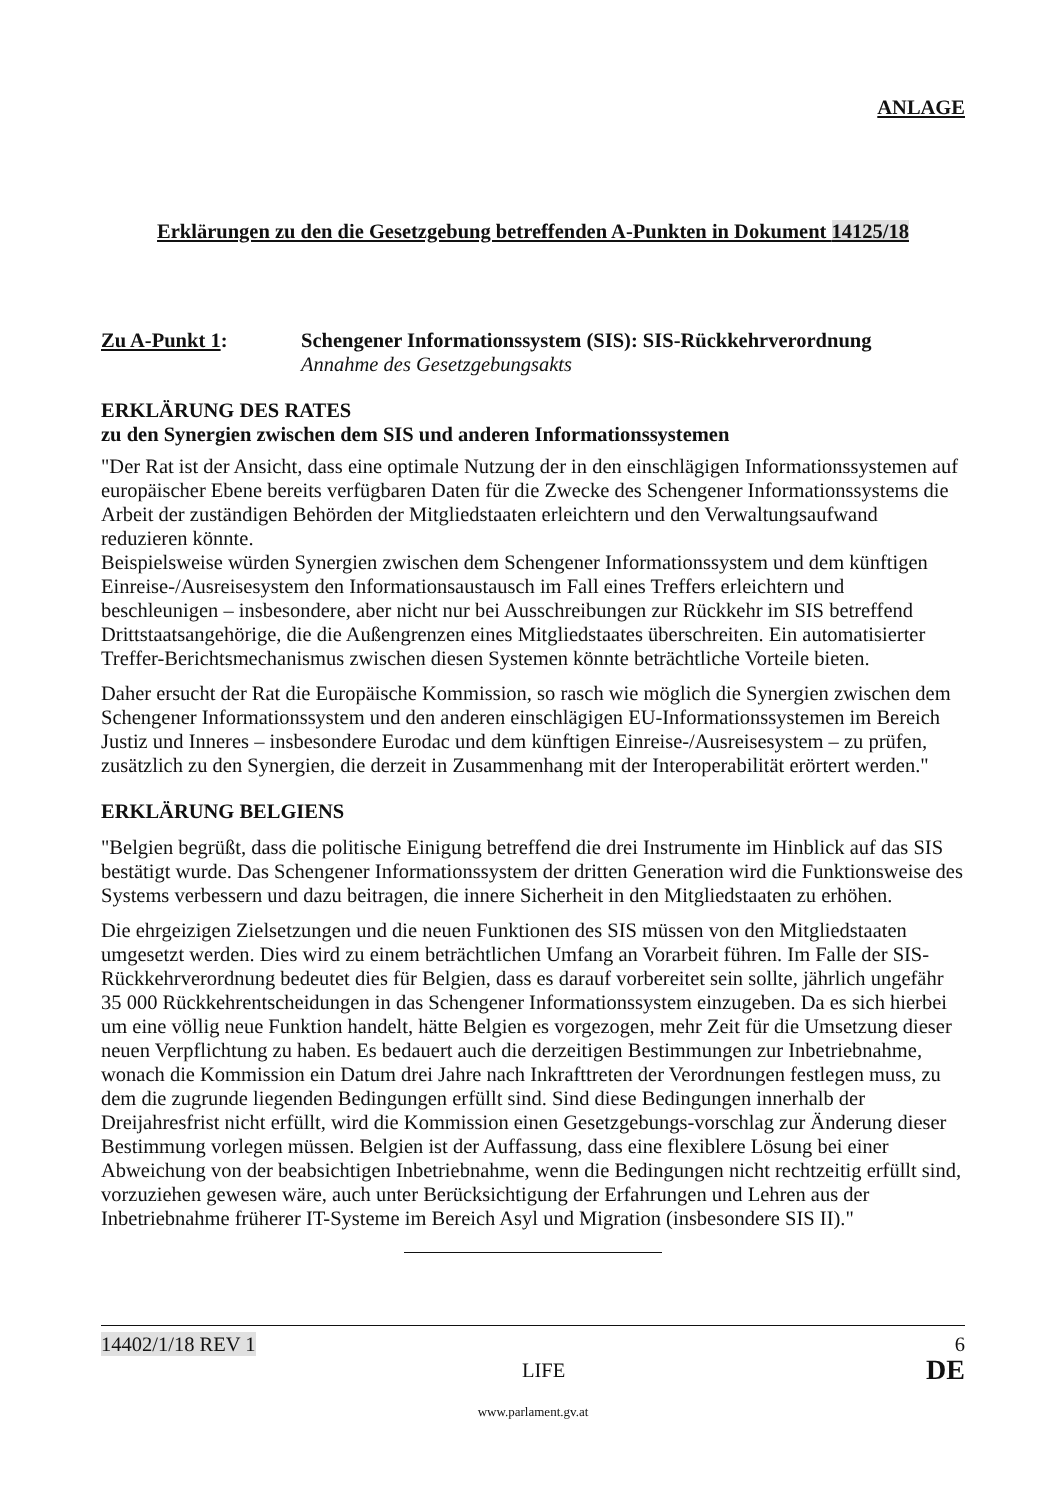ANLAGE
Erklärungen zu den die Gesetzgebung betreffenden A-Punkten in Dokument 14125/18
Zu A-Punkt 1: Schengener Informationssystem (SIS): SIS-Rückkehrverordnung
Annahme des Gesetzgebungsakts
ERKLÄRUNG DES RATES
zu den Synergien zwischen dem SIS und anderen Informationssystemen
"Der Rat ist der Ansicht, dass eine optimale Nutzung der in den einschlägigen Informationssystemen auf europäischer Ebene bereits verfügbaren Daten für die Zwecke des Schengener Informationssystems die Arbeit der zuständigen Behörden der Mitgliedstaaten erleichtern und den Verwaltungsaufwand reduzieren könnte.
Beispielsweise würden Synergien zwischen dem Schengener Informationssystem und dem künftigen Einreise-/Ausreisesystem den Informationsaustausch im Fall eines Treffers erleichtern und beschleunigen – insbesondere, aber nicht nur bei Ausschreibungen zur Rückkehr im SIS betreffend Drittstaatsangehörige, die die Außengrenzen eines Mitgliedstaates überschreiten. Ein automatisierter Treffer-Berichtsmechanismus zwischen diesen Systemen könnte beträchtliche Vorteile bieten.
Daher ersucht der Rat die Europäische Kommission, so rasch wie möglich die Synergien zwischen dem Schengener Informationssystem und den anderen einschlägigen EU-Informationssystemen im Bereich Justiz und Inneres – insbesondere Eurodac und dem künftigen Einreise-/Ausreisesystem – zu prüfen, zusätzlich zu den Synergien, die derzeit in Zusammenhang mit der Interoperabilität erörtert werden."
ERKLÄRUNG BELGIENS
"Belgien begrüßt, dass die politische Einigung betreffend die drei Instrumente im Hinblick auf das SIS bestätigt wurde. Das Schengener Informationssystem der dritten Generation wird die Funktionsweise des Systems verbessern und dazu beitragen, die innere Sicherheit in den Mitgliedstaaten zu erhöhen.
Die ehrgeizigen Zielsetzungen und die neuen Funktionen des SIS müssen von den Mitgliedstaaten umgesetzt werden. Dies wird zu einem beträchtlichen Umfang an Vorarbeit führen. Im Falle der SIS-Rückkehrverordnung bedeutet dies für Belgien, dass es darauf vorbereitet sein sollte, jährlich ungefähr 35 000 Rückkehrentscheidungen in das Schengener Informationssystem einzugeben. Da es sich hierbei um eine völlig neue Funktion handelt, hätte Belgien es vorgezogen, mehr Zeit für die Umsetzung dieser neuen Verpflichtung zu haben. Es bedauert auch die derzeitigen Bestimmungen zur Inbetriebnahme, wonach die Kommission ein Datum drei Jahre nach Inkrafttreten der Verordnungen festlegen muss, zu dem die zugrunde liegenden Bedingungen erfüllt sind. Sind diese Bedingungen innerhalb der Dreijahresfrist nicht erfüllt, wird die Kommission einen Gesetzgebungs-vorschlag zur Änderung dieser Bestimmung vorlegen müssen. Belgien ist der Auffassung, dass eine flexiblere Lösung bei einer Abweichung von der beabsichtigen Inbetriebnahme, wenn die Bedingungen nicht rechtzeitig erfüllt sind, vorzuziehen gewesen wäre, auch unter Berücksichtigung der Erfahrungen und Lehren aus der Inbetriebnahme früherer IT-Systeme im Bereich Asyl und Migration (insbesondere SIS II)."
14402/1/18 REV 1 6
LIFE DE
www.parlament.gv.at